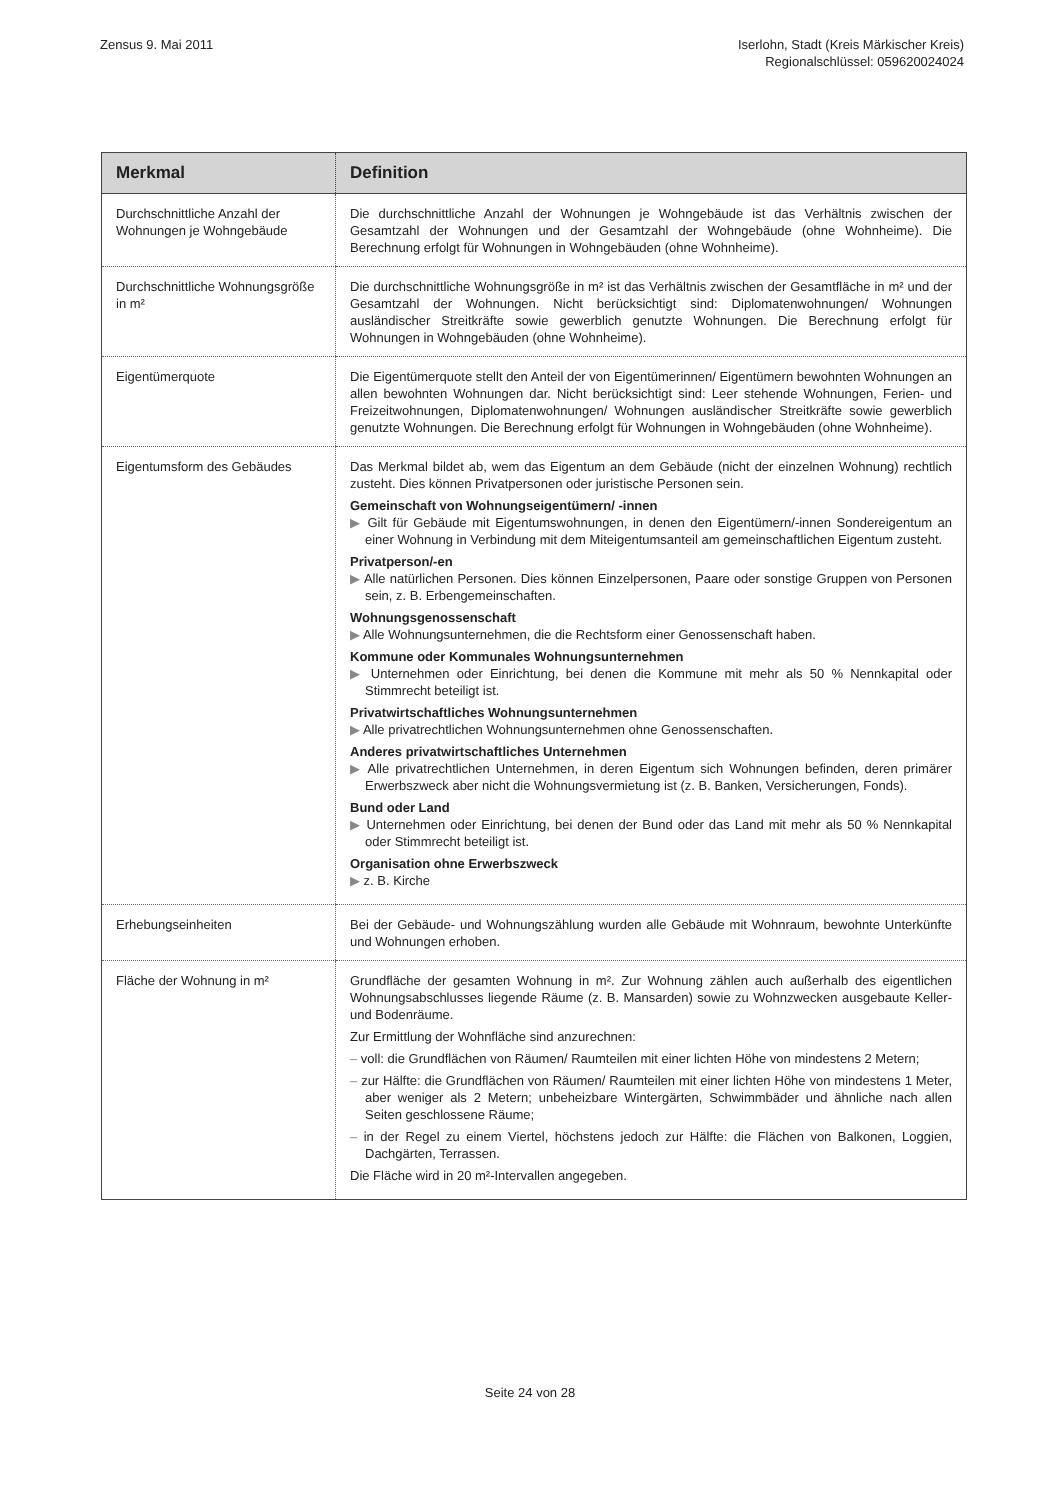Zensus 9. Mai 2011 Iserlohn, Stadt (Kreis Märkischer Kreis)
Regionalschlüssel: 059620024024
| Merkmal | Definition |
| --- | --- |
| Durchschnittliche Anzahl der Wohnungen je Wohngebäude | Die durchschnittliche Anzahl der Wohnungen je Wohngebäude ist das Verhältnis zwischen der Gesamtzahl der Wohnungen und der Gesamtzahl der Wohngebäude (ohne Wohnheime). Die Berechnung erfolgt für Wohnungen in Wohngebäuden (ohne Wohnheime). |
| Durchschnittliche Wohnungsgröße in m² | Die durchschnittliche Wohnungsgröße in m² ist das Verhältnis zwischen der Gesamtfläche in m² und der Gesamtzahl der Wohnungen. Nicht berücksichtigt sind: Diplomatenwohnungen/ Wohnungen ausländischer Streitkräfte sowie gewerblich genutzte Wohnungen. Die Berechnung erfolgt für Wohnungen in Wohngebäuden (ohne Wohnheime). |
| Eigentümerquote | Die Eigentümerquote stellt den Anteil der von Eigentümerinnen/ Eigentümern bewohnten Wohnungen an allen bewohnten Wohnungen dar. Nicht berücksichtigt sind: Leer stehende Wohnungen, Ferien- und Freizeitwohnungen, Diplomatenwohnungen/ Wohnungen ausländischer Streitkräfte sowie gewerblich genutzte Wohnungen. Die Berechnung erfolgt für Wohnungen in Wohngebäuden (ohne Wohnheime). |
| Eigentumsform des Gebäudes | Das Merkmal bildet ab, wem das Eigentum an dem Gebäude (nicht der einzelnen Wohnung) rechtlich zusteht. Dies können Privatpersonen oder juristische Personen sein. Gemeinschaft von Wohnungseigentümern/ -innen ▶ Gilt für Gebäude mit Eigentumswohnungen, in denen den Eigentümern/-innen Sondereigentum an einer Wohnung in Verbindung mit dem Miteigentumsanteil am gemeinschaftlichen Eigentum zusteht. Privatperson/-en ▶ Alle natürlichen Personen. Dies können Einzelpersonen, Paare oder sonstige Gruppen von Personen sein, z. B. Erbengemeinschaften. Wohnungsgenossenschaft ▶ Alle Wohnungsunternehmen, die die Rechtsform einer Genossenschaft haben. Kommune oder Kommunales Wohnungsunternehmen ▶ Unternehmen oder Einrichtung, bei denen die Kommune mit mehr als 50 % Nennkapital oder Stimmrecht beteiligt ist. Privatwirtschaftliches Wohnungsunternehmen ▶ Alle privatrechtlichen Wohnungsunternehmen ohne Genossenschaften. Anderes privatwirtschaftliches Unternehmen ▶ Alle privatrechtlichen Unternehmen, in deren Eigentum sich Wohnungen befinden, deren primärer Erwerbszweck aber nicht die Wohnungsvermietung ist (z. B. Banken, Versicherungen, Fonds). Bund oder Land ▶ Unternehmen oder Einrichtung, bei denen der Bund oder das Land mit mehr als 50 % Nennkapital oder Stimmrecht beteiligt ist. Organisation ohne Erwerbszweck ▶ z. B. Kirche |
| Erhebungseinheiten | Bei der Gebäude- und Wohnungszählung wurden alle Gebäude mit Wohnraum, bewohnte Unterkünfte und Wohnungen erhoben. |
| Fläche der Wohnung in m² | Grundfläche der gesamten Wohnung in m². Zur Wohnung zählen auch außerhalb des eigentlichen Wohnungsabschlusses liegende Räume (z. B. Mansarden) sowie zu Wohnzwecken ausgebaute Keller- und Bodenräume. Zur Ermittlung der Wohnfläche sind anzurechnen: – voll: die Grundflächen von Räumen/ Raumteilen mit einer lichten Höhe von mindestens 2 Metern; – zur Hälfte: die Grundflächen von Räumen/ Raumteilen mit einer lichten Höhe von mindestens 1 Meter, aber weniger als 2 Metern; unbeheizbare Wintergärten, Schwimmbäder und ähnliche nach allen Seiten geschlossene Räume; – in der Regel zu einem Viertel, höchstens jedoch zur Hälfte: die Flächen von Balkonen, Loggien, Dachgärten, Terrassen. Die Fläche wird in 20 m²-Intervallen angegeben. |
Seite 24 von 28